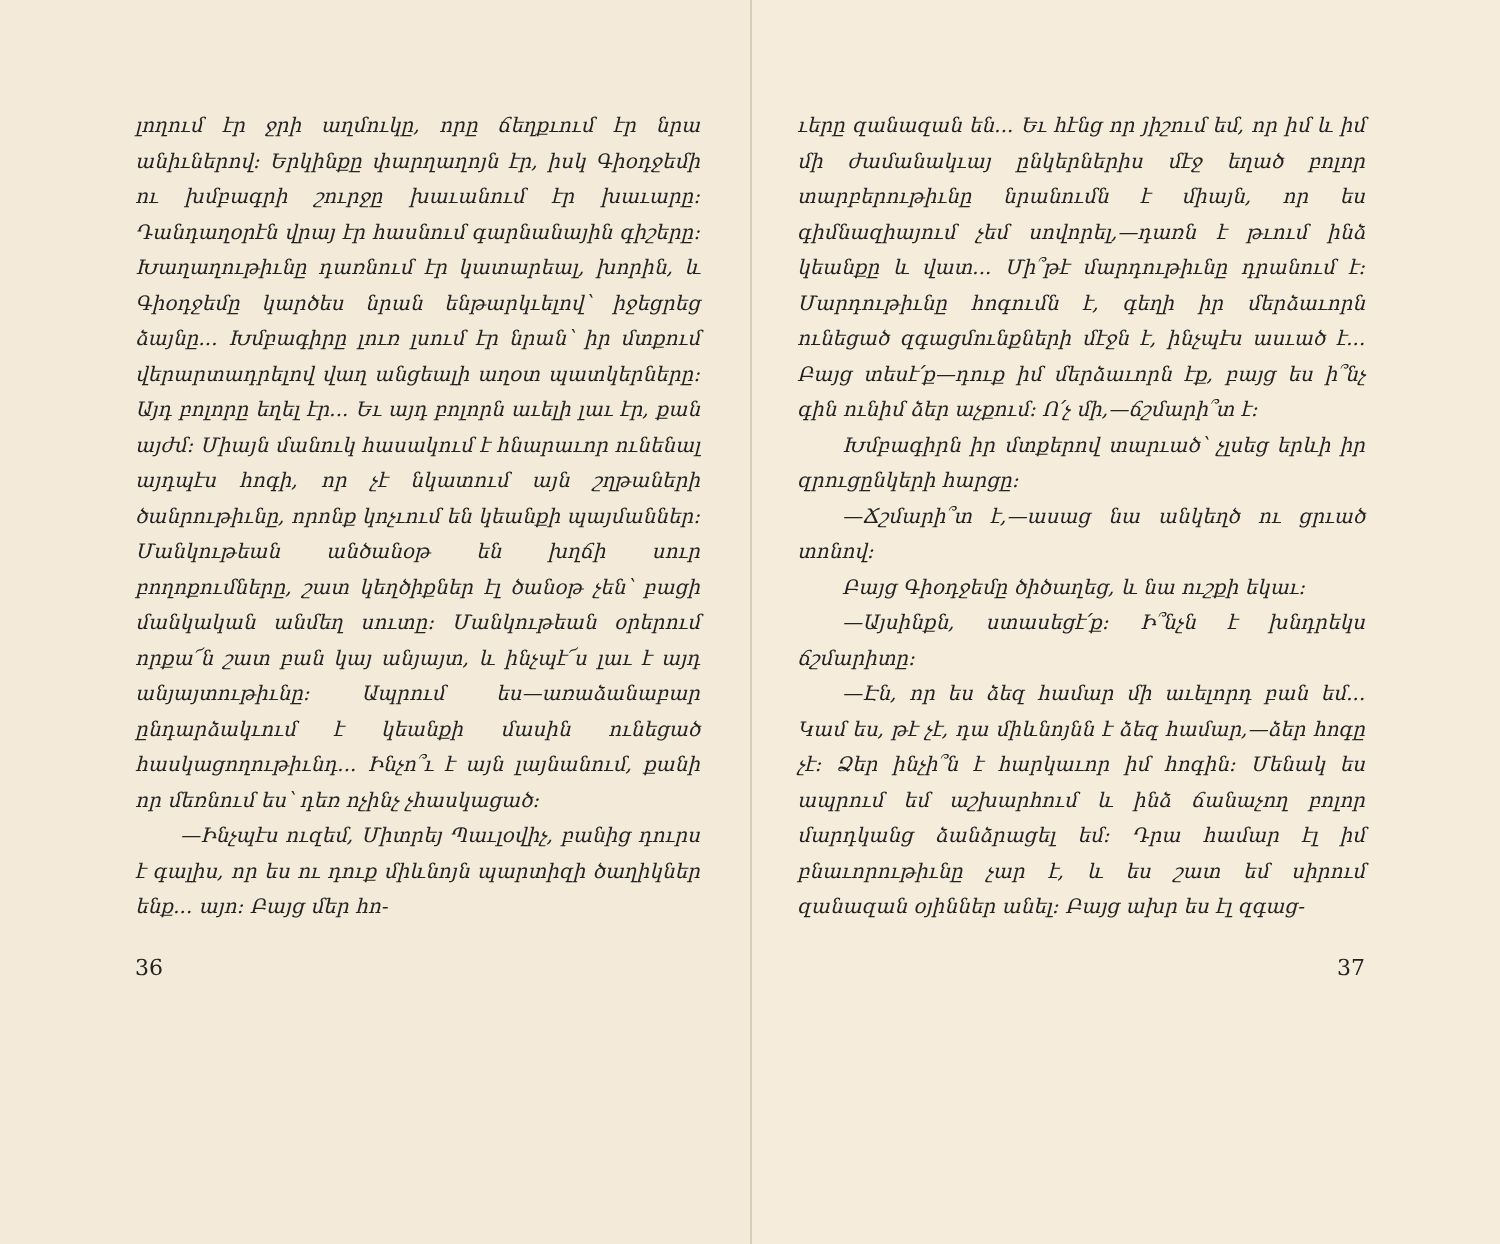լողում էր ջրի աղմուկը, որը ճեղքւում էր նրա անիւներով: Երկինքը փարղաղոյն էր, իսկ Գիօդ­ջեմի ու խմբագրի շուրջը խաւանում էր խա­ւարը: Դանդաղօրէն վրայ էր հասնում գար­նանային գիշերը: Խաղաղութիւնը դառնում էր կատարեալ, խորին, և Գիօդջեմը կարծես նրան ենթարկւելով՝ իջեցրեց ձայնը... Խմբագիրը լուռ լսում էր նրան՝ իր մտքում վերար­տադրելով վաղ անցեալի աղօտ պատկերները: Այդ բոլորը եղել էր... Եւ այդ բոլորն աւելի լաւ էր, քան այժմ: Միայն մանուկ հասակում է հնարաւոր ունենալ այդպէս հոգի, որ չէ նկա­տում այն շղթաների ծանրութիւնը, որոնք կոչւում են կեանքի պայմաններ: Մանկութեան անծանօթ են խղճի սուր բողոքումները, շատ կեղծիքներ էլ ծանօթ չեն՝ բացի մանկական անմեղ սուտը: Մանկութեան օրերում որքա՜ն շատ բան կայ անյայտ, և ինչպէ՜ս լաւ է այդ անյայտութիւնը: Ապրում ես—առա­ձանաբար ընդարձակւում է կեանքի մասին ու­նեցած հասկացողութիւնդ... Ինչո՞ւ է այն լայ­նանում, քանի որ մեռնում ես՝ դեռ ոչինչ չհաս­կացած:
—Ինչպէս ուզեմ, Միտրեյ Պաւլօվիչ, բա­նից դուրս է գալիս, որ ես ու դուք միևնոյն պարտիզի ծաղիկներ ենք... այո: Բայց մեր հո-
36
ւերը զանազան են... Եւ հէնց որ յիշում եմ, որ իմ և իմ մի ժամանակւայ ընկերներիս մէջ եղած բոլոր տարբերութիւնը նրանումն է միայն, որ ես գիմնազիայում չեմ սովորել,—դառն է թւում ինձ կեանքը և վատ... Մի՞թէ մարդութիւնը դրանում է: Մարդութիւնը հոգումն է, գեղի իր մերձաւորն ունեցած զգացմունքների մէջն է, ինչպէս ասւած է... Բայց տեսէ՛ք—դուք իմ մերձաւորն էք, բայց ես ի՞նչ գին ունիմ ձեր աչքում: Ո՛չ մի,—ճշմարի՞տ է:
Խմբագիրն իր մտքերով տարւած՝ չլսեց երևի իր զրուցընկերի հարցը:
—Ճշմարի՞տ է,—ասաց նա անկեղծ ու ցրւած տոնով:
Բայց Գիօդջեմը ծիծաղեց, և նա ուշքի եկաւ:
—Այսինքն, ստասեցէ՛ք: Ի՞նչն է խնդրեկս ճշմարիտը:
—Էն, որ ես ձեզ համար մի աւելորդ բան եմ... Կամ ես, թէ չէ, դա միևնոյնն է ձեզ հա­մար,—ձեր հոգը չէ: Ձեր ինչի՞ն է հարկաւոր իմ հոգին: Մենակ ես ապրում եմ աշխարհում և ինձ ճանաչող բոլոր մարդկանց ձանձրացել եմ: Դրա համար էլ իմ բնաւորութիւնը չար է, և ես շատ եմ սիրում զանազան օյիններ ա­նել: Բայց ախր ես էլ զգաց-
37